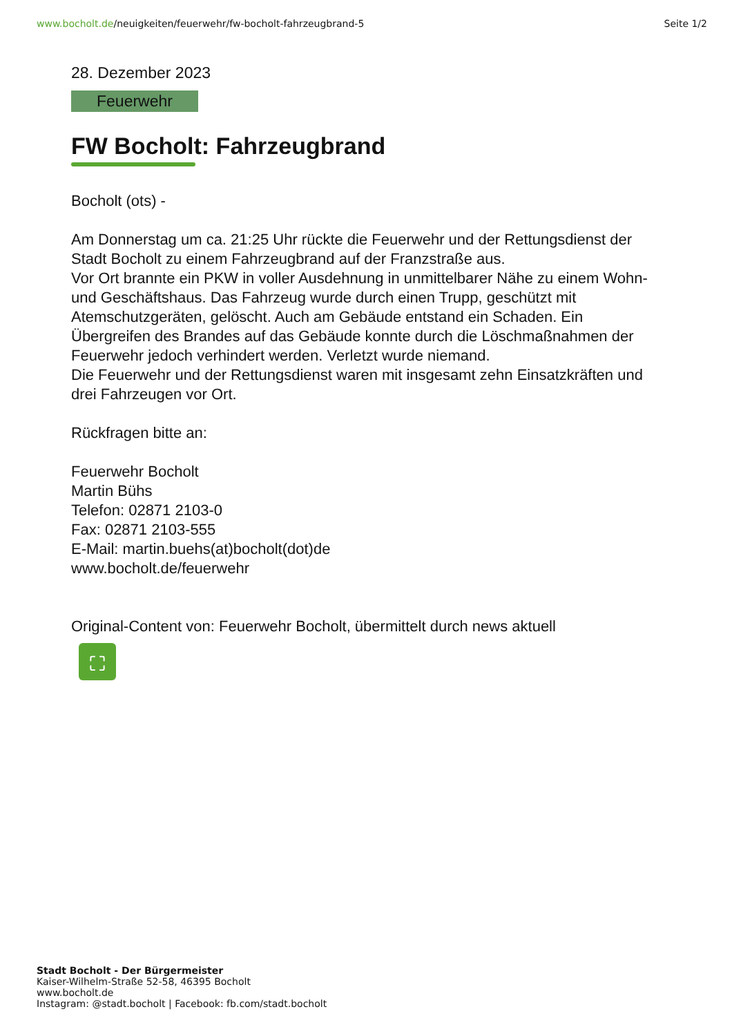www.bocholt.de/neuigkeiten/feuerwehr/fw-bocholt-fahrzeugbrand-5
Seite 1/2
28. Dezember 2023
Feuerwehr
FW Bocholt: Fahrzeugbrand
Bocholt (ots) -
Am Donnerstag um ca. 21:25 Uhr rückte die Feuerwehr und der Rettungsdienst der Stadt Bocholt zu einem Fahrzeugbrand auf der Franzstraße aus.
Vor Ort brannte ein PKW in voller Ausdehnung in unmittelbarer Nähe zu einem Wohn- und Geschäftshaus. Das Fahrzeug wurde durch einen Trupp, geschützt mit Atemschutzgeräten, gelöscht. Auch am Gebäude entstand ein Schaden. Ein Übergreifen des Brandes auf das Gebäude konnte durch die Löschmaßnahmen der Feuerwehr jedoch verhindert werden. Verletzt wurde niemand.
Die Feuerwehr und der Rettungsdienst waren mit insgesamt zehn Einsatzkräften und drei Fahrzeugen vor Ort.
Rückfragen bitte an:
Feuerwehr Bocholt
Martin Bühs
Telefon: 02871 2103-0
Fax: 02871 2103-555
E-Mail: martin.buehs(at)bocholt(dot)de
www.bocholt.de/feuerwehr
Original-Content von: Feuerwehr Bocholt, übermittelt durch news aktuell
⛶
Stadt Bocholt - Der Bürgermeister
Kaiser-Wilhelm-Straße 52-58, 46395 Bocholt
www.bocholt.de
Instagram: @stadt.bocholt | Facebook: fb.com/stadt.bocholt